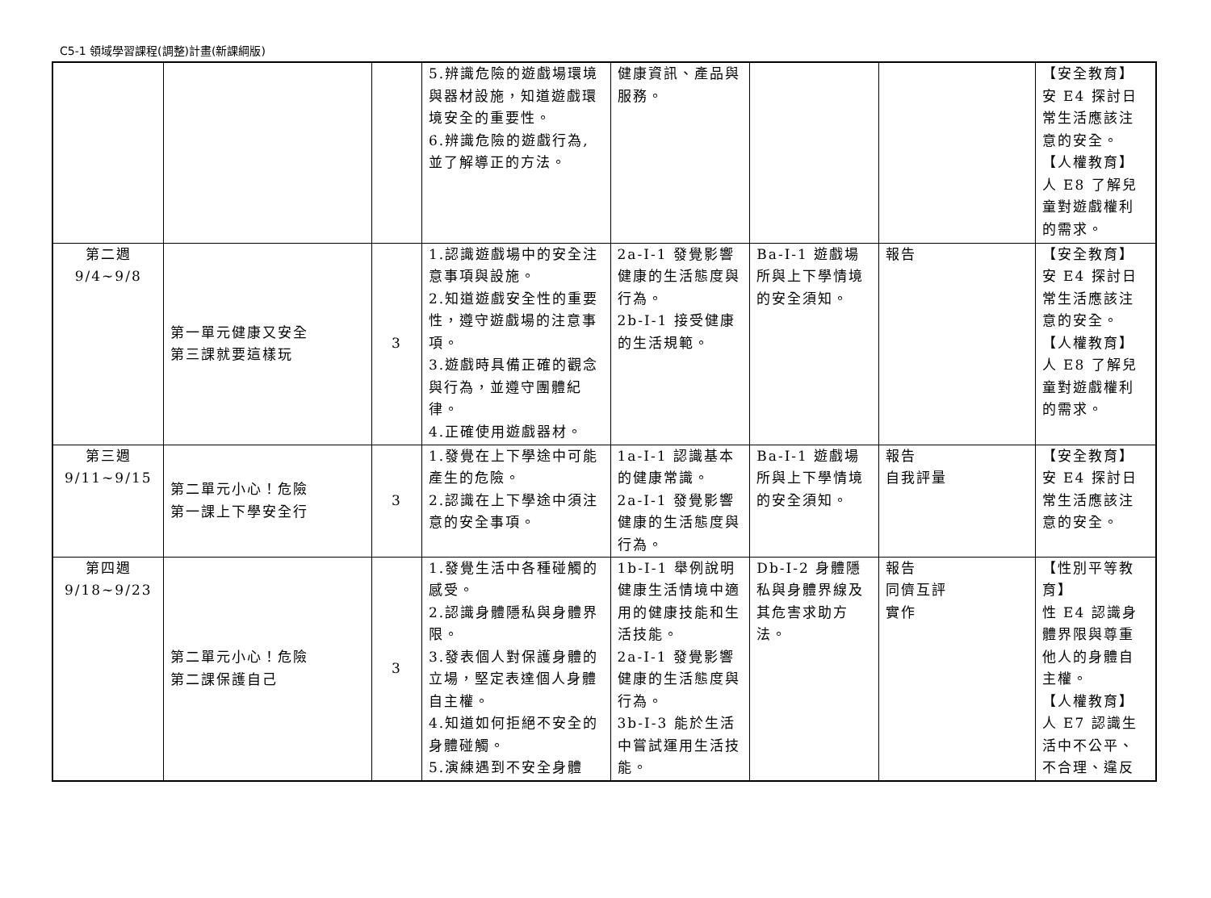C5-1 領域學習課程(調整)計畫(新課綱版)
| | | | 5.辨識危險的遊戲場環境與器材設施，知道遊戲環境安全的重要性。 6.辨識危險的遊戲行為,並了解導正的方法。 | 健康資訊、產品與服務。 | | | 【安全教育】 安 E4 探討日常生活應該注意的安全。 【人權教育】 人 E8 了解兒童對遊戲權利的需求。 |
| 第二週 9/4~9/8 | 第一單元健康又安全 第三課就要這樣玩 | 3 | 1.認識遊戲場中的安全注意事項與設施。 2.知道遊戲安全性的重要性，遵守遊戲場的注意事項。 3.遊戲時具備正確的觀念與行為，並遵守團體紀律。 4.正確使用遊戲器材。 | 2a-I-1 發覺影響健康的生活態度與行為。 2b-I-1 接受健康的生活規範。 | Ba-I-1 遊戲場所與上下學情境的安全須知。 | 報告 | 【安全教育】 安 E4 探討日常生活應該注意的安全。 【人權教育】 人 E8 了解兒童對遊戲權利的需求。 |
| 第三週 9/11~9/15 | 第二單元小心！危險 第一課上下學安全行 | 3 | 1.發覺在上下學途中可能產生的危險。 2.認識在上下學途中須注意的安全事項。 | 1a-I-1 認識基本的健康常識。 2a-I-1 發覺影響健康的生活態度與行為。 | Ba-I-1 遊戲場所與上下學情境的安全須知。 | 報告 自我評量 | 【安全教育】 安 E4 探討日常生活應該注意的安全。 |
| 第四週 9/18~9/23 | 第二單元小心！危險 第二課保護自己 | 3 | 1.發覺生活中各種碰觸的感受。 2.認識身體隱私與身體界限。 3.發表個人對保護身體的立場，堅定表達個人身體自主權。 4.知道如何拒絕不安全的身體碰觸。 5.演練遇到不安全身體 | 1b-I-1 舉例說明健康生活情境中適用的健康技能和生活技能。 2a-I-1 發覺影響健康的生活態度與行為。 3b-I-3 能於生活中嘗試運用生活技能。 | Db-I-2 身體隱私與身體界線及其危害求助方法。 | 報告 同儕互評 實作 | 【性別平等教育】 性 E4 認識身體界限與尊重他人的身體自主權。 【人權教育】 人 E7 認識生活中不公平、不合理、違反 |